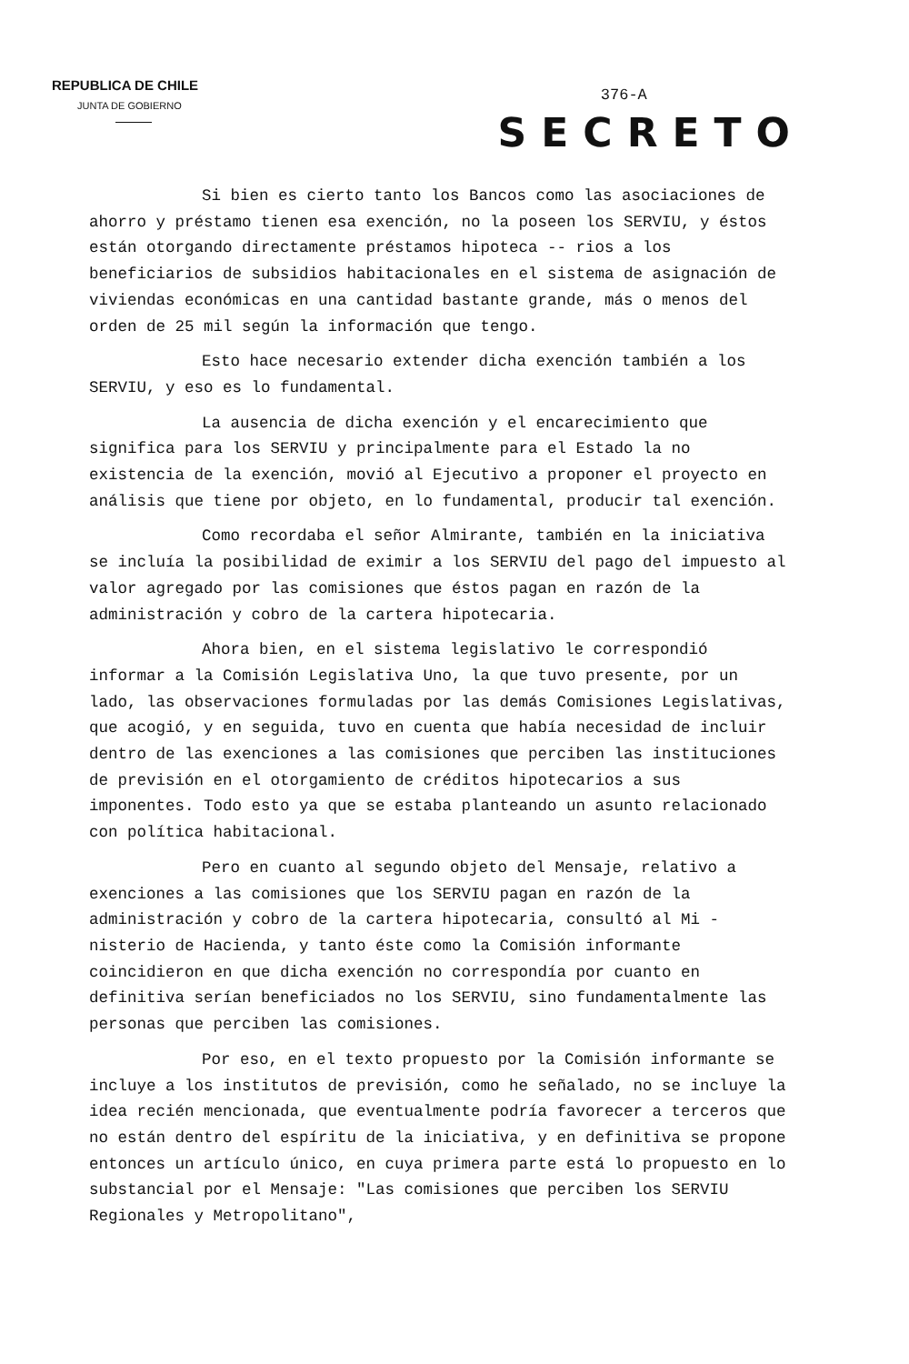REPUBLICA DE CHILE
JUNTA DE GOBIERNO
376-A
SECRETO
Si bien es cierto tanto los Bancos como las asociaciones de ahorro y préstamo tienen esa exención, no la poseen los SERVIU, y éstos están otorgando directamente préstamos hipoteca -- rios a los beneficiarios de subsidios habitacionales en el sistema de asignación de viviendas económicas en una cantidad bastante grande, más o menos del orden de 25 mil según la información que tengo.
Esto hace necesario extender dicha exención también a los SERVIU, y eso es lo fundamental.
La ausencia de dicha exención y el encarecimiento que significa para los SERVIU y principalmente para el Estado la no existencia de la exención, movió al Ejecutivo a proponer el proyecto en análisis que tiene por objeto, en lo fundamental, producir tal exención.
Como recordaba el señor Almirante, también en la iniciativa se incluía la posibilidad de eximir a los SERVIU del pago del impuesto al valor agregado por las comisiones que éstos pagan en razón de la administración y cobro de la cartera hipotecaria.
Ahora bien, en el sistema legislativo le correspondió informar a la Comisión Legislativa Uno, la que tuvo presente, por un lado, las observaciones formuladas por las demás Comisiones Legislativas, que acogió, y en seguida, tuvo en cuenta que había necesidad de incluir dentro de las exenciones a las comisiones que perciben las instituciones de previsión en el otorgamiento de créditos hipotecarios a sus imponentes. Todo esto ya que se estaba planteando un asunto relacionado con política habitacional.
Pero en cuanto al segundo objeto del Mensaje, relativo a exenciones a las comisiones que los SERVIU pagan en razón de la administración y cobro de la cartera hipotecaria, consultó al Mi - nisterio de Hacienda, y tanto éste como la Comisión informante coincidieron en que dicha exención no correspondía por cuanto en definitiva serían beneficiados no los SERVIU, sino fundamentalmente las personas que perciben las comisiones.
Por eso, en el texto propuesto por la Comisión informante se incluye a los institutos de previsión, como he señalado, no se incluye la idea recién mencionada, que eventualmente podría favorecer a terceros que no están dentro del espíritu de la iniciativa, y en definitiva se propone entonces un artículo único, en cuya primera parte está lo propuesto en lo substancial por el Mensaje: "Las comisiones que perciben los SERVIU Regionales y Metropolitano",